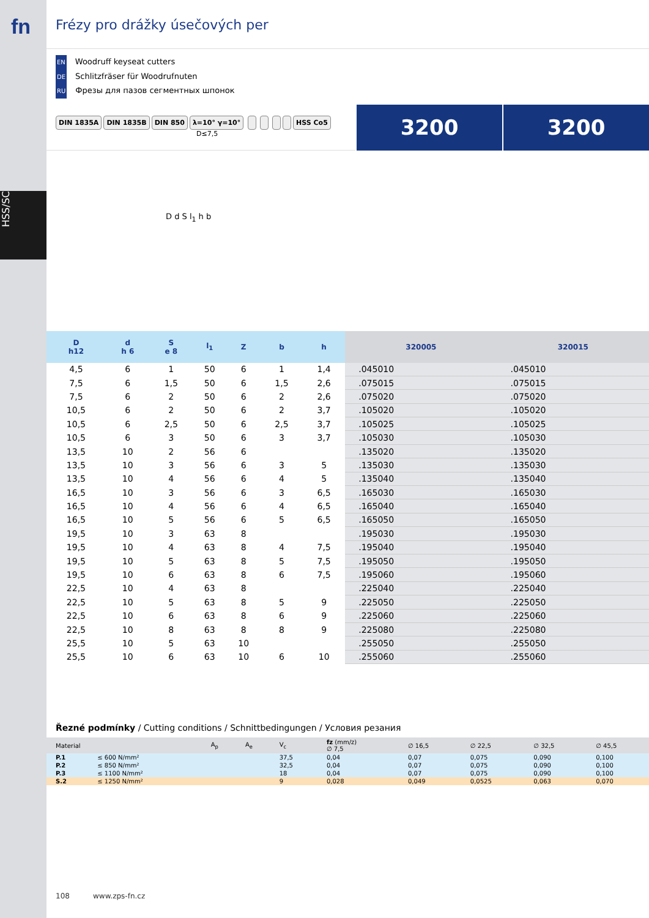fn
HSS/SC
Frézy pro drážky úsečových per
EN Woodruff keyseat cutters
DE Schlitzfräser für Woodrufnuten
RU Фрезы для пазов сегментных шпонок
DIN 1835A DIN 1835B DIN 850 λ=10° γ=10° HSS Co5
D≤7,5
3200 3200
D d S l<sub>1</sub> h b
| D h12 | d h 6 | S e 8 | l<sub>1</sub> | Z | b | h | 320005 | 320015 |
| --- | --- | --- | --- | --- | --- | --- | --- | --- |
| 4,5 | 6 | 1 | 50 | 6 | 1 | 1,4 | .045010 | .045010 |
| 7,5 | 6 | 1,5 | 50 | 6 | 1,5 | 2,6 | .075015 | .075015 |
| 7,5 | 6 | 2 | 50 | 6 | 2 | 2,6 | .075020 | .075020 |
| 10,5 | 6 | 2 | 50 | 6 | 2 | 3,7 | .105020 | .105020 |
| 10,5 | 6 | 2,5 | 50 | 6 | 2,5 | 3,7 | .105025 | .105025 |
| 10,5 | 6 | 3 | 50 | 6 | 3 | 3,7 | .105030 | .105030 |
| 13,5 | 10 | 2 | 56 | 6 | | | .135020 | .135020 |
| 13,5 | 10 | 3 | 56 | 6 | 3 | 5 | .135030 | .135030 |
| 13,5 | 10 | 4 | 56 | 6 | 4 | 5 | .135040 | .135040 |
| 16,5 | 10 | 3 | 56 | 6 | 3 | 6,5 | .165030 | .165030 |
| 16,5 | 10 | 4 | 56 | 6 | 4 | 6,5 | .165040 | .165040 |
| 16,5 | 10 | 5 | 56 | 6 | 5 | 6,5 | .165050 | .165050 |
| 19,5 | 10 | 3 | 63 | 8 | | | .195030 | .195030 |
| 19,5 | 10 | 4 | 63 | 8 | 4 | 7,5 | .195040 | .195040 |
| 19,5 | 10 | 5 | 63 | 8 | 5 | 7,5 | .195050 | .195050 |
| 19,5 | 10 | 6 | 63 | 8 | 6 | 7,5 | .195060 | .195060 |
| 22,5 | 10 | 4 | 63 | 8 | | | .225040 | .225040 |
| 22,5 | 10 | 5 | 63 | 8 | 5 | 9 | .225050 | .225050 |
| 22,5 | 10 | 6 | 63 | 8 | 6 | 9 | .225060 | .225060 |
| 22,5 | 10 | 8 | 63 | 8 | 8 | 9 | .225080 | .225080 |
| 25,5 | 10 | 5 | 63 | 10 | | | .255050 | .255050 |
| 25,5 | 10 | 6 | 63 | 10 | 6 | 10 | .255060 | .255060 |
Řezné podmínky / Cutting conditions / Schnittbedingungen / Условия резания
| Material | | A<sub>p</sub> | A<sub>e</sub> | V<sub>c</sub> | fz (mm/z) ∅ 7,5 | ∅ 16,5 | ∅ 22,5 | ∅ 32,5 | ∅ 45,5 |
| --- | --- | --- | --- | --- | --- | --- | --- | --- | --- |
| P.1 | ≤ 600 N/mm² | | | 37,5 | 0,04 | 0,07 | 0,075 | 0,090 | 0,100 |
| P.2 | ≤ 850 N/mm² | | | 32,5 | 0,04 | 0,07 | 0,075 | 0,090 | 0,100 |
| P.3 | ≤ 1100 N/mm² | | | 18 | 0,04 | 0,07 | 0,075 | 0,090 | 0,100 |
| S.2 | ≤ 1250 N/mm² | | | 9 | 0,028 | 0,049 | 0,0525 | 0,063 | 0,070 |
108 www.zps-fn.cz